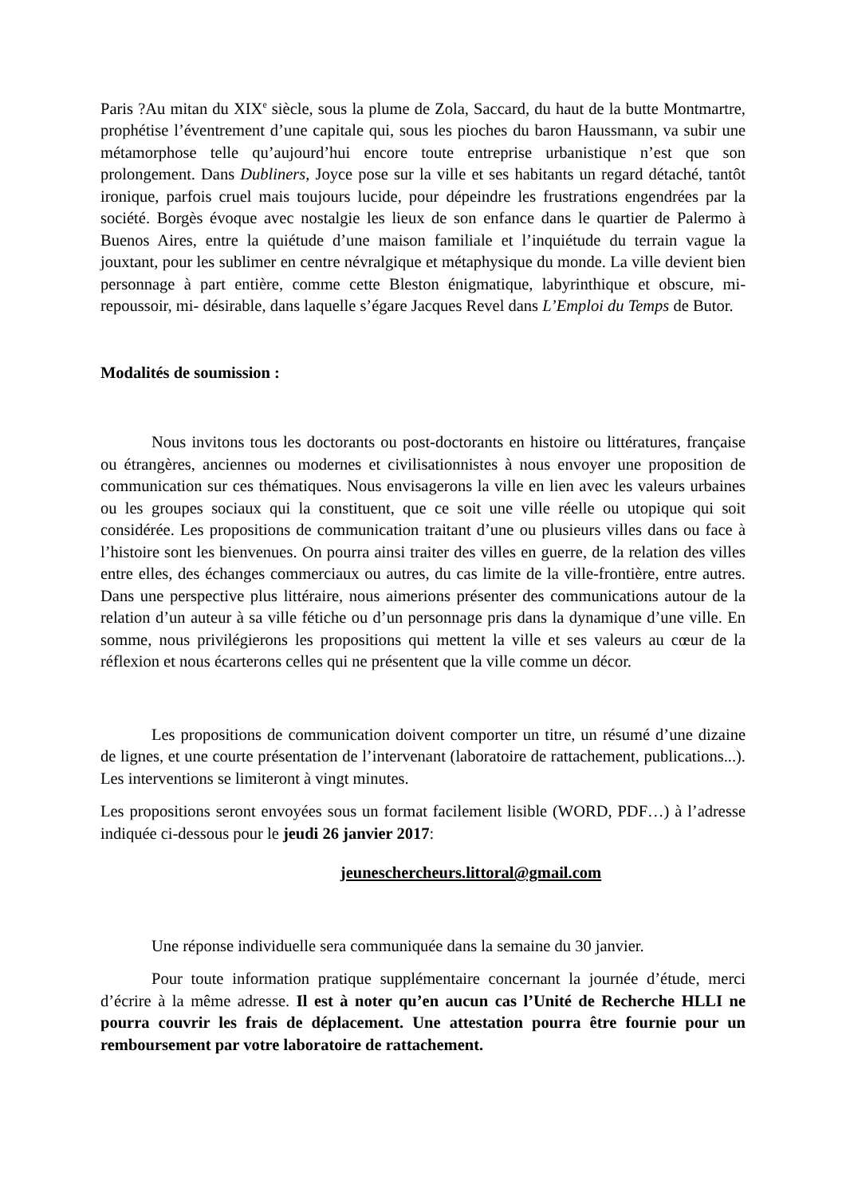Paris ?Au mitan du XIX<sup>e</sup> siècle, sous la plume de Zola, Saccard, du haut de la butte Montmartre, prophétise l’éventrement d’une capitale qui, sous les pioches du baron Haussmann, va subir une métamorphose telle qu’aujourd’hui encore toute entreprise urbanistique n’est que son prolongement. Dans Dubliners, Joyce pose sur la ville et ses habitants un regard détaché, tantôt ironique, parfois cruel mais toujours lucide, pour dépeindre les frustrations engendrées par la société. Borgès évoque avec nostalgie les lieux de son enfance dans le quartier de Palermo à Buenos Aires, entre la quiétude d’une maison familiale et l’inquiétude du terrain vague la jouxtant, pour les sublimer en centre névralgique et métaphysique du monde. La ville devient bien personnage à part entière, comme cette Bleston énigmatique, labyrinthique et obscure, mi-repoussoir, mi- désirable, dans laquelle s’égare Jacques Revel dans L’Emploi du Temps de Butor.
Modalités de soumission :
Nous invitons tous les doctorants ou post-doctorants en histoire ou littératures, française ou étrangères, anciennes ou modernes et civilisationnistes à nous envoyer une proposition de communication sur ces thématiques. Nous envisagerons la ville en lien avec les valeurs urbaines ou les groupes sociaux qui la constituent, que ce soit une ville réelle ou utopique qui soit considérée. Les propositions de communication traitant d’une ou plusieurs villes dans ou face à l’histoire sont les bienvenues. On pourra ainsi traiter des villes en guerre, de la relation des villes entre elles, des échanges commerciaux ou autres, du cas limite de la ville-frontière, entre autres. Dans une perspective plus littéraire, nous aimerions présenter des communications autour de la relation d’un auteur à sa ville fétiche ou d’un personnage pris dans la dynamique d’une ville. En somme, nous privilégierons les propositions qui mettent la ville et ses valeurs au cœur de la réflexion et nous écarterons celles qui ne présentent que la ville comme un décor.
Les propositions de communication doivent comporter un titre, un résumé d’une dizaine de lignes, et une courte présentation de l’intervenant (laboratoire de rattachement, publications...). Les interventions se limiteront à vingt minutes.
Les propositions seront envoyées sous un format facilement lisible (WORD, PDF…) à l’adresse indiquée ci-dessous pour le jeudi 26 janvier 2017:
jeuneschercheurs.littoral@gmail.com
Une réponse individuelle sera communiquée dans la semaine du 30 janvier.
Pour toute information pratique supplémentaire concernant la journée d’étude, merci d’écrire à la même adresse. Il est à noter qu’en aucun cas l’Unité de Recherche HLLI ne pourra couvrir les frais de déplacement. Une attestation pourra être fournie pour un remboursement par votre laboratoire de rattachement.